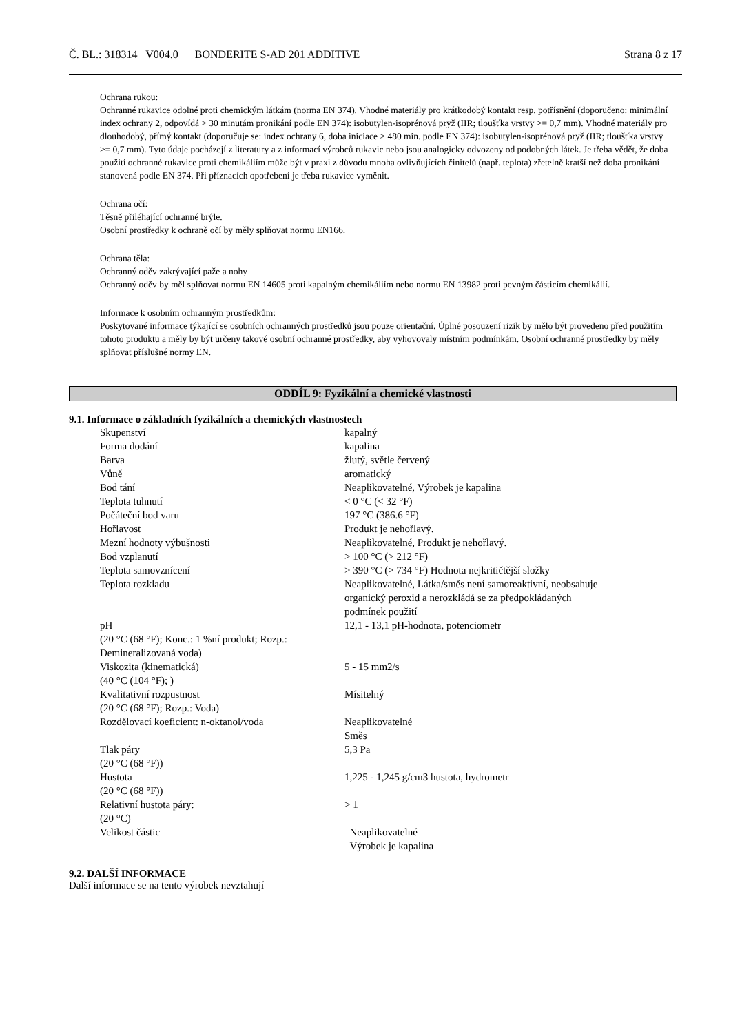Č. BL.: 318314 V004.0 BONDERITE S-AD 201 ADDITIVE Strana 8 z 17
Ochrana rukou:
Ochranné rukavice odolné proti chemickým látkám (norma EN 374). Vhodné materiály pro krátkodobý kontakt resp. potřísnění (doporučeno: minimální index ochrany 2, odpovídá > 30 minutám pronikání podle EN 374): isobutylen-isoprénová pryž (IIR; tloušťka vrstvy >= 0,7 mm). Vhodné materiály pro dlouhodobý, přímý kontakt (doporučuje se: index ochrany 6, doba iniciace > 480 min. podle EN 374): isobutylen-isoprénová pryž (IIR; tloušťka vrstvy >= 0,7 mm). Tyto údaje pocházejí z literatury a z informací výrobců rukavic nebo jsou analogicky odvozeny od podobných látek. Je třeba vědět, že doba použití ochranné rukavice proti chemikáliím může být v praxi z důvodu mnoha ovlivňujících činitelů (např. teplota) zřetelně kratší než doba pronikání stanovená podle EN 374. Při příznacích opotřebení je třeba rukavice vyměnit.
Ochrana očí:
Těsně přiléhající ochranné brýle.
Osobní prostředky k ochraně očí by měly splňovat normu EN166.
Ochrana těla:
Ochranný oděv zakrývající paže a nohy
Ochranný oděv by měl splňovat normu EN 14605 proti kapalným chemikáliím nebo normu EN 13982 proti pevným částicím chemikálií.
Informace k osobním ochranným prostředkům:
Poskytované informace týkající se osobních ochranných prostředků jsou pouze orientační. Úplné posouzení rizik by mělo být provedeno před použitím tohoto produktu a měly by být určeny takové osobní ochranné prostředky, aby vyhovovaly místním podmínkám. Osobní ochranné prostředky by měly splňovat příslušné normy EN.
ODDÍL 9: Fyzikální a chemické vlastnosti
9.1. Informace o základních fyzikálních a chemických vlastnostech
| Skupenství | kapalný |
| Forma dodání | kapalina |
| Barva | žlutý, světle červený |
| Vůně | aromatický |
| Bod tání | Neaplikovatelné, Výrobek je kapalina |
| Teplota tuhnutí | < 0 °C (< 32 °F) |
| Počáteční bod varu | 197 °C (386.6 °F) |
| Hořlavost | Produkt je nehořlavý. |
| Mezní hodnoty výbušnosti | Neaplikovatelné, Produkt je nehořlavý. |
| Bod vzplanutí | > 100 °C (> 212 °F) |
| Teplota samovznícení | > 390 °C (> 734 °F) Hodnota nejkritičtější složky |
| Teplota rozkladu | Neaplikovatelné, Látka/směs není samoreaktivní, neobsahuje organický peroxid a nerozkládá se za předpokládaných podmínek použití |
| pH (20 °C (68 °F); Konc.: 1 %ní produkt; Rozp.: Demineralizovaná voda) | 12,1 - 13,1 pH-hodnota, potenciometr |
| Viskozita (kinematická) (40 °C (104 °F); ) | 5 - 15 mm2/s |
| Kvalitativní rozpustnost (20 °C (68 °F); Rozp.: Voda) | Mísitelný |
| Rozdělovací koeficient: n-oktanol/voda | Neaplikovatelné Směs |
| Tlak páry (20 °C (68 °F)) | 5,3 Pa |
| Hustota (20 °C (68 °F)) | 1,225 - 1,245 g/cm3 hustota, hydrometr |
| Relativní hustota páry: (20 °C) | > 1 |
| Velikost částic | Neaplikovatelné Výrobek je kapalina |
9.2. DALŠÍ INFORMACE
Další informace se na tento výrobek nevztahují